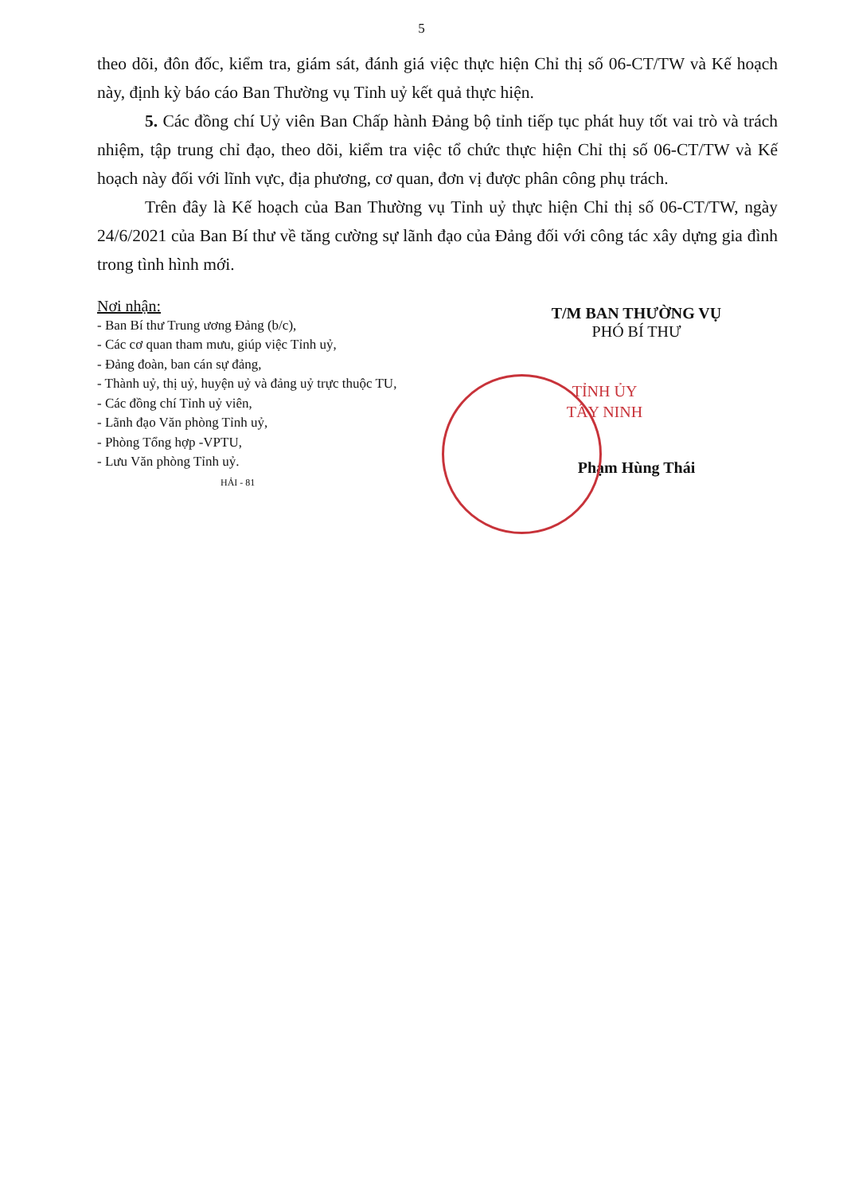5
theo dõi, đôn đốc, kiểm tra, giám sát, đánh giá việc thực hiện Chỉ thị số 06-CT/TW và Kế hoạch này, định kỳ báo cáo Ban Thường vụ Tỉnh uỷ kết quả thực hiện.
5. Các đồng chí Uỷ viên Ban Chấp hành Đảng bộ tỉnh tiếp tục phát huy tốt vai trò và trách nhiệm, tập trung chỉ đạo, theo dõi, kiểm tra việc tổ chức thực hiện Chỉ thị số 06-CT/TW và Kế hoạch này đối với lĩnh vực, địa phương, cơ quan, đơn vị được phân công phụ trách.
Trên đây là Kế hoạch của Ban Thường vụ Tỉnh uỷ thực hiện Chỉ thị số 06-CT/TW, ngày 24/6/2021 của Ban Bí thư về tăng cường sự lãnh đạo của Đảng đối với công tác xây dựng gia đình trong tình hình mới.
Nơi nhận:
- Ban Bí thư Trung ương Đảng (b/c),
- Các cơ quan tham mưu, giúp việc Tỉnh uỷ,
- Đảng đoàn, ban cán sự đảng,
- Thành uỷ, thị uỷ, huyện uỷ và đảng uỷ trực thuộc TU,
- Các đồng chí Tỉnh uỷ viên,
- Lãnh đạo Văn phòng Tỉnh uỷ,
- Phòng Tổng hợp -VPTU,
- Lưu Văn phòng Tỉnh uỷ.
HẢI - 81
T/M BAN THƯỜNG VỤ
PHÓ BÍ THƯ
TỈNH ỦY
TÂY NINH
Phạm Hùng Thái